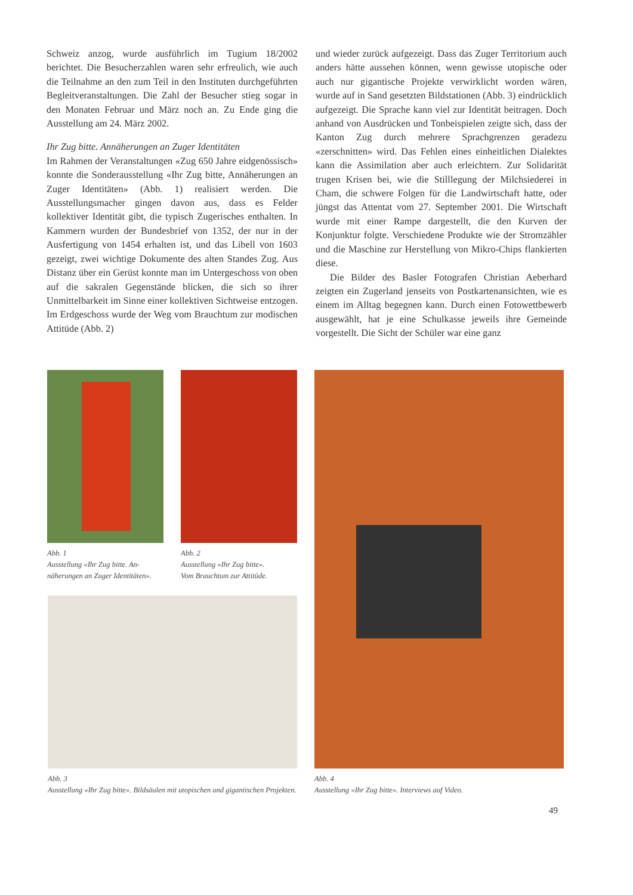Schweiz anzog, wurde ausführlich im Tugium 18/2002 berichtet. Die Besucherzahlen waren sehr erfreulich, wie auch die Teilnahme an den zum Teil in den Instituten durchgeführten Begleitveranstaltungen. Die Zahl der Besucher stieg sogar in den Monaten Februar und März noch an. Zu Ende ging die Ausstellung am 24. März 2002.
Ihr Zug bitte. Annäherungen an Zuger Identitäten
Im Rahmen der Veranstaltungen «Zug 650 Jahre eidgenössisch» konnte die Sonderausstellung «Ihr Zug bitte, Annäherungen an Zuger Identitäten» (Abb. 1) realisiert werden. Die Ausstellungsmacher gingen davon aus, dass es Felder kollektiver Identität gibt, die typisch Zugerisches enthalten. In Kammern wurden der Bundesbrief von 1352, der nur in der Ausfertigung von 1454 erhalten ist, und das Libell von 1603 gezeigt, zwei wichtige Dokumente des alten Standes Zug. Aus Distanz über ein Gerüst konnte man im Untergeschoss von oben auf die sakralen Gegenstände blicken, die sich so ihrer Unmittelbarkeit im Sinne einer kollektiven Sichtweise entzogen. Im Erdgeschoss wurde der Weg vom Brauchtum zur modischen Attitüde (Abb. 2)
und wieder zurück aufgezeigt. Dass das Zuger Territorium auch anders hätte aussehen können, wenn gewisse utopische oder auch nur gigantische Projekte verwirklicht worden wären, wurde auf in Sand gesetzten Bildstationen (Abb. 3) eindrücklich aufgezeigt. Die Sprache kann viel zur Identität beitragen. Doch anhand von Ausdrücken und Tonbeispielen zeigte sich, dass der Kanton Zug durch mehrere Sprachgrenzen geradezu «zerschnitten» wird. Das Fehlen eines einheitlichen Dialektes kann die Assimilation aber auch erleichtern. Zur Solidarität trugen Krisen bei, wie die Stilllegung der Milchsiederei in Cham, die schwere Folgen für die Landwirtschaft hatte, oder jüngst das Attentat vom 27. September 2001. Die Wirtschaft wurde mit einer Rampe dargestellt, die den Kurven der Konjunktur folgte. Verschiedene Produkte wie der Stromzähler und die Maschine zur Herstellung von Mikro-Chips flankierten diese.
Die Bilder des Basler Fotografen Christian Aeberhard zeigten ein Zugerland jenseits von Postkartenansichten, wie es einem im Alltag begegnen kann. Durch einen Fotowettbewerb ausgewählt, hat je eine Schulkasse jeweils ihre Gemeinde vorgestellt. Die Sicht der Schüler war eine ganz
Abb. 1
Ausstellung «Ihr Zug bitte. An-
näherungen an Zuger Identitäten».
Abb. 2
Ausstellung «Ihr Zug bitte».
Vom Brauchtum zur Attitüde.
Abb. 3
Ausstellung «Ihr Zug bitte». Bildsäulen mit utopischen und gigantischen Projekten.
Abb. 4
Ausstellung «Ihr Zug bitte». Interviews auf Video.
49